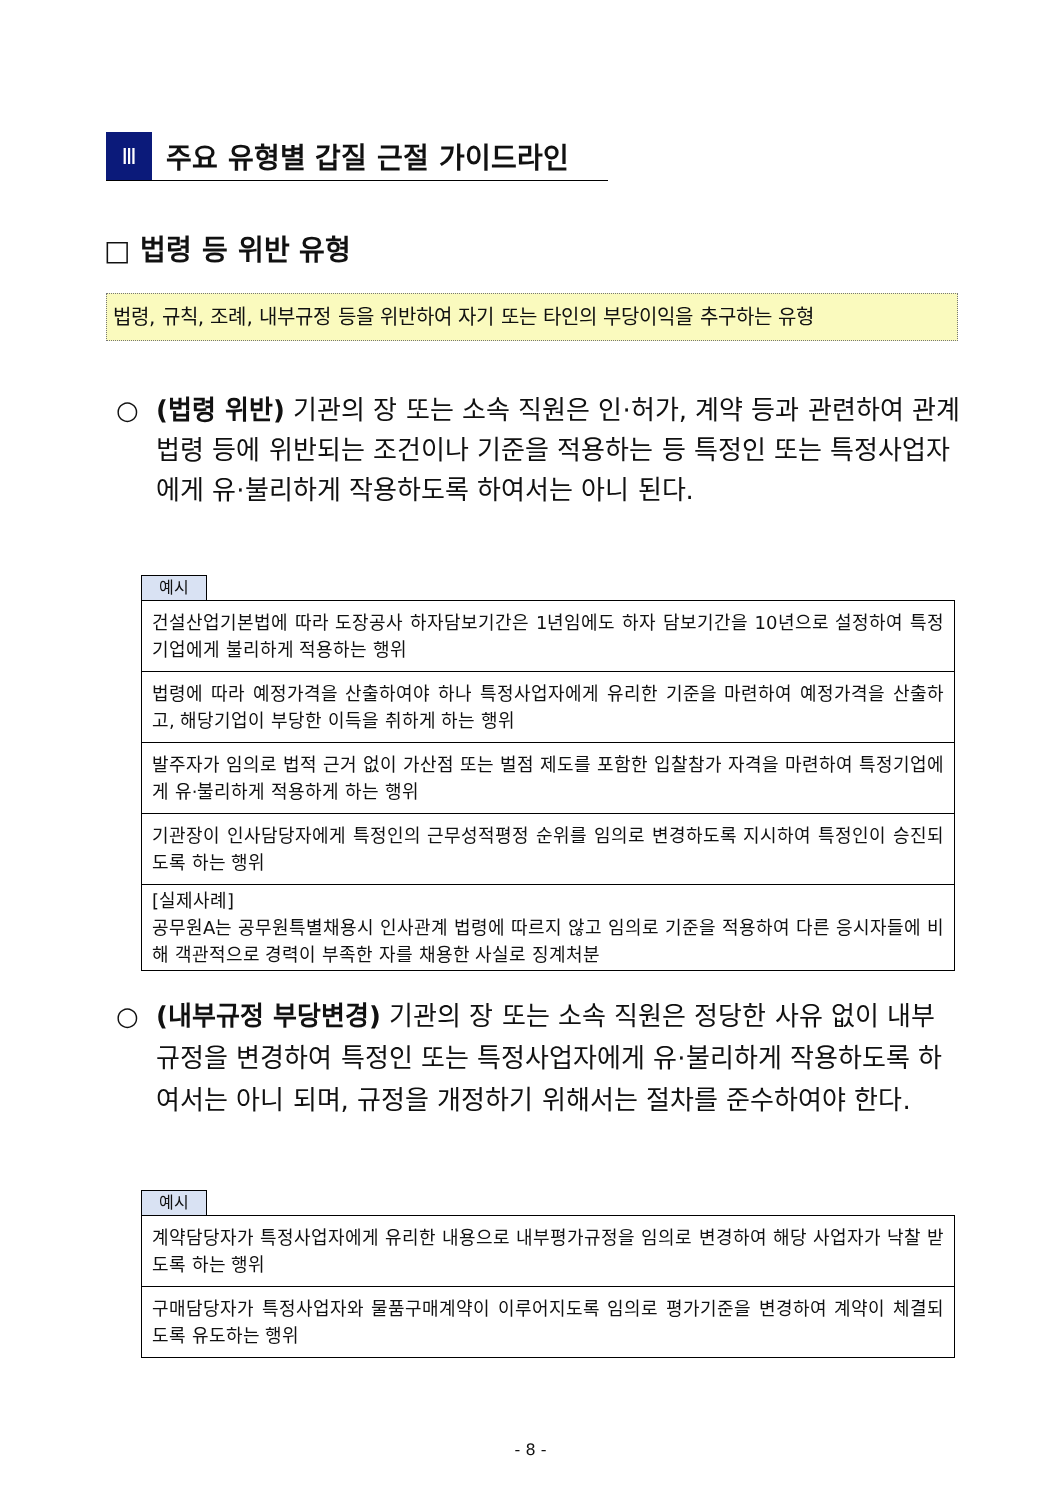Ⅲ
주요 유형별 갑질 근절 가이드라인
□ 법령 등 위반 유형
법령, 규칙, 조례, 내부규정 등을 위반하여 자기 또는 타인의 부당이익을 추구하는 유형
○ (법령 위반) 기관의 장 또는 소속 직원은 인·허가, 계약 등과 관련하여 관계 법령 등에 위반되는 조건이나 기준을 적용하는 등 특정인 또는 특정사업자에게 유·불리하게 작용하도록 하여서는 아니 된다.
예시
| 건설산업기본법에 따라 도장공사 하자담보기간은 1년임에도 하자 담보기간을 10년으로 설정하여 특정기업에게 불리하게 적용하는 행위 |
| 법령에 따라 예정가격을 산출하여야 하나 특정사업자에게 유리한 기준을 마련하여 예정가격을 산출하고, 해당기업이 부당한 이득을 취하게 하는 행위 |
| 발주자가 임의로 법적 근거 없이 가산점 또는 벌점 제도를 포함한 입찰참가 자격을 마련하여 특정기업에게 유·불리하게 적용하게 하는 행위 |
| 기관장이 인사담당자에게 특정인의 근무성적평정 순위를 임의로 변경하도록 지시하여 특정인이 승진되도록 하는 행위 |
| [실제사례] 공무원A는 공무원특별채용시 인사관계 법령에 따르지 않고 임의로 기준을 적용하여 다른 응시자들에 비해 객관적으로 경력이 부족한 자를 채용한 사실로 징계처분 |
○ (내부규정 부당변경) 기관의 장 또는 소속 직원은 정당한 사유 없이 내부 규정을 변경하여 특정인 또는 특정사업자에게 유·불리하게 작용하도록 하여서는 아니 되며, 규정을 개정하기 위해서는 절차를 준수하여야 한다.
예시
| 계약담당자가 특정사업자에게 유리한 내용으로 내부평가규정을 임의로 변경하여 해당 사업자가 낙찰 받도록 하는 행위 |
| 구매담당자가 특정사업자와 물품구매계약이 이루어지도록 임의로 평가기준을 변경하여 계약이 체결되도록 유도하는 행위 |
- 8 -